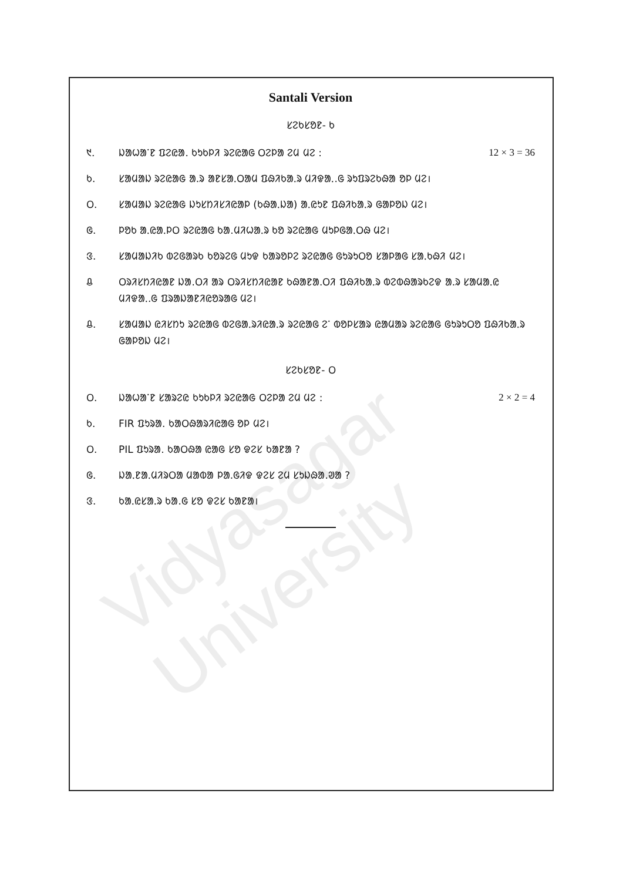Vidyasagar University
Santali Version
ᱥᱮᱠᱥᱚᱱ- ᱠ
᱑. ᱡᱟᱦᱟᱸᱱ ᱯᱮᱭᱟ. ᱠᱩᱠᱞᱤ ᱨᱮᱭᱟᱜ ᱛᱮᱞᱟ ᱮᱢ ᱢᱮ : 12 × 3 = 36
ᱠ. ᱥᱟᱢᱟᱡ ᱨᱮᱭᱟᱜ ᱟ.ᱨ ᱟᱱᱥᱟᱹᱛᱟᱢ ᱯᱷᱤᱠᱟᱹᱨ ᱢᱤᱫᱟᱹ.ᱜ ᱨᱩᱯᱨᱮᱠᱷᱟ ᱚᱞ ᱢᱮ।
ᱛ. ᱥᱟᱢᱟᱡ ᱨᱮᱭᱟᱜ ᱡᱩᱥᱴᱤᱥᱤᱭᱟᱞ (ᱠᱷᱟᱹᱡᱟ) ᱟᱹᱭᱩᱱ ᱯᱷᱤᱠᱟᱹᱨ ᱜᱟᱞᱚᱡ ᱢᱮ।
ᱜ. ᱞᱚᱠ ᱟᱹᱭᱟᱹᱞᱛ ᱨᱮᱭᱟᱜ ᱠᱟ.ᱢᱤᱦᱟᱹᱨ ᱠᱚ ᱨᱮᱭᱟᱜ ᱢᱩᱞᱜᱟᱹᱛᱷ ᱢᱮ।
ᱝ. ᱥᱟᱢᱟᱡᱤᱠ ᱵᱮᱜᱟᱨᱠ ᱠᱚᱨᱮᱜ ᱢᱩᱫ ᱠᱟᱨᱚᱞᱮ ᱨᱮᱭᱟᱜ ᱜᱩᱨᱩᱛᱚ ᱥᱟᱞᱟᱜ ᱥᱟᱹᱠᱷᱤ ᱢᱮ।
ᱪ ᱛᱨᱤᱥᱴᱤᱭᱟᱱ ᱡᱟ.ᱛᱤ ᱟᱨ ᱛᱨᱤᱥᱴᱤᱭᱟᱱ ᱠᱷᱟᱱᱟ.ᱛᱤ ᱯᱷᱤᱠᱟᱹᱨ ᱵᱮᱵᱷᱟᱨᱠᱮᱫ ᱟ.ᱨ ᱥᱟᱢᱟᱹᱭ ᱢᱤᱫᱟᱹ.ᱜ ᱯᱨᱟᱡᱟᱱᱤᱭᱚᱨᱟᱜ ᱢᱮ।
ᱪ. ᱥᱟᱢᱟᱡ ᱭᱤᱥᱴᱩ ᱨᱮᱭᱟᱜ ᱵᱮᱜᱟᱹᱨᱤᱭᱟᱹᱨ ᱨᱮᱭᱟᱜ ᱮᱸ ᱵᱚᱞᱥᱟᱨ ᱭᱟᱢᱟᱨ ᱨᱮᱭᱟᱜ ᱜᱩᱨᱩᱛᱚ ᱯᱷᱤᱠᱟᱹᱨ ᱜᱟᱞᱚᱡ ᱢᱮ।
ᱥᱮᱠᱥᱚᱱ- ᱛ
ᱛ. ᱡᱟᱦᱟᱸᱱ ᱥᱟᱨᱮᱭ ᱠᱩᱠᱞᱤ ᱨᱮᱭᱟᱜ ᱛᱮᱞᱟ ᱮᱢ ᱢᱮ : 2 × 2 = 4
ᱠ. FIR ᱯᱩᱨᱟ. ᱠᱟᱛᱷᱟᱨᱤᱭᱟᱜ ᱚᱞ ᱢᱮ।
ᱛ. PIL ᱯᱩᱨᱟ. ᱠᱟᱛᱷᱟ ᱭᱟᱜ ᱥᱚ ᱫᱮᱥ ᱠᱟᱱᱟ ?
ᱜ. ᱡᱟᱹᱱᱟᱹᱢᱤᱨᱛᱟ ᱢᱟᱵᱟ ᱞᱟ.ᱜᱤᱫ ᱫᱮᱥ ᱮᱢ ᱥᱩᱡᱷᱟ.ᱣᱟ ?
ᱝ. ᱠᱟᱹᱭᱥᱟᱹᱨ ᱠᱟ.ᱜ ᱥᱚ ᱫᱮᱥ ᱠᱟᱱᱟ।